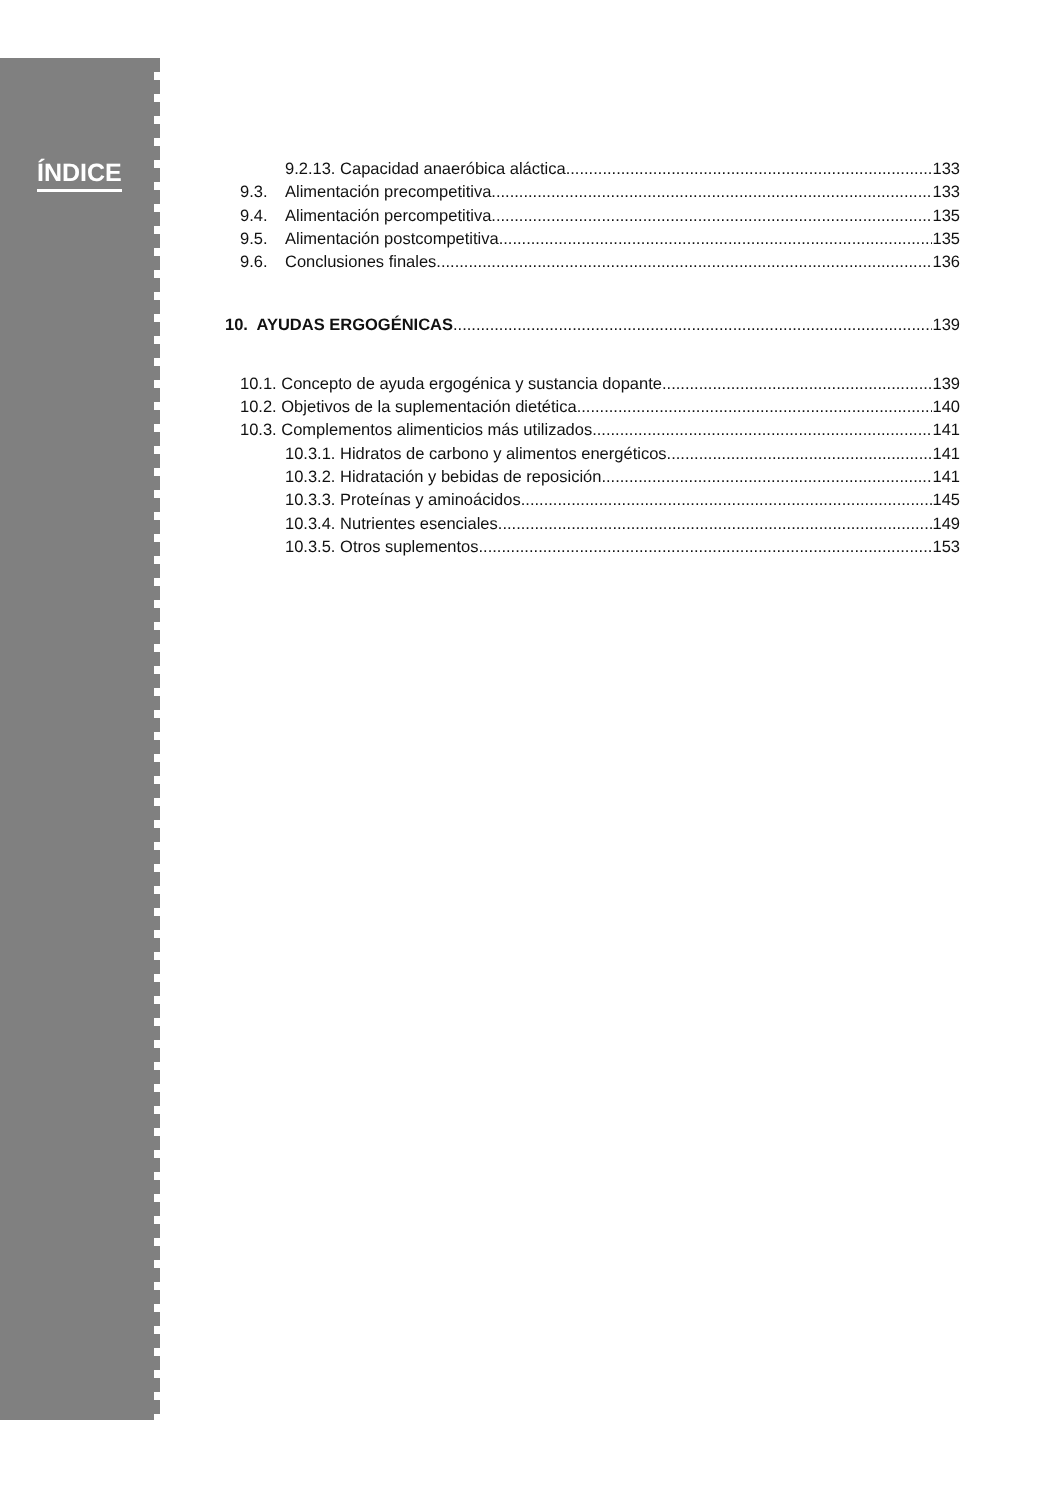ÍNDICE
9.2.13. Capacidad anaeróbica aláctica 133
9.3. Alimentación precompetitiva 133
9.4. Alimentación percompetitiva 135
9.5. Alimentación postcompetitiva 135
9.6. Conclusiones finales 136
10. AYUDAS ERGOGÉNICAS 139
10.1. Concepto de ayuda ergogénica y sustancia dopante 139
10.2. Objetivos de la suplementación dietética 140
10.3. Complementos alimenticios más utilizados 141
10.3.1. Hidratos de carbono y alimentos energéticos 141
10.3.2. Hidratación y bebidas de reposición 141
10.3.3. Proteínas y aminoácidos 145
10.3.4. Nutrientes esenciales 149
10.3.5. Otros suplementos 153